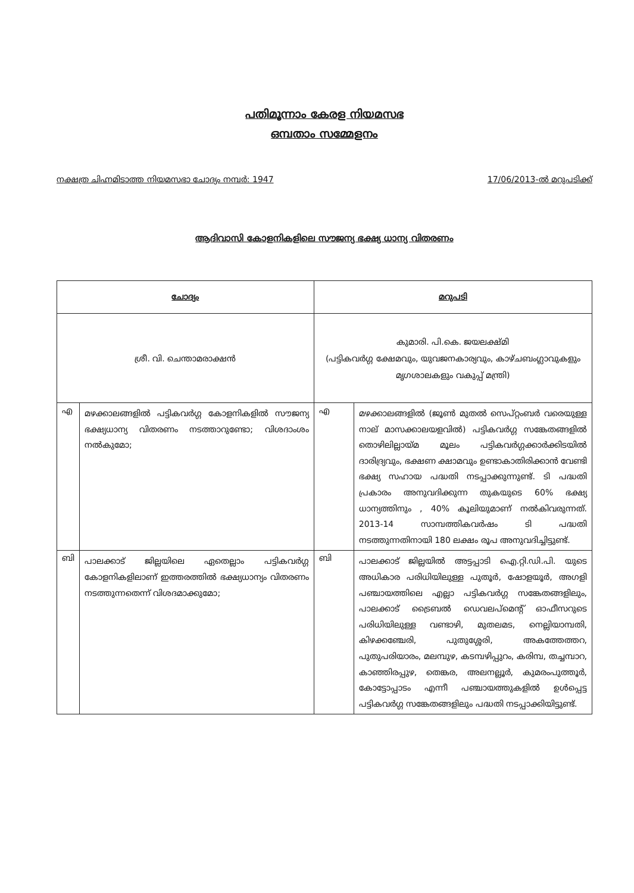പതിമൂന്നാം കേരള നിയമസഭ
ഒമ്പതാം സമ്മേളനം
നക്ഷത്ര ചിഹ്നമിടാത്ത നിയമസഭാ ചോദ്യം നമ്പർ: 1947 17/06/2013-ൽ മറുപടിക്ക്
ആദിവാസി കോളനികളിലെ സൗജന്യ ഭക്ഷ്യ ധാന്യ വിതരണം
| ചോദ്യം | | മറുപടി | |
| --- | --- | --- | --- |
| ശ്രീ. വി. ചെന്താമരാക്ഷൻ | | കുമാരി. പി.കെ. ജയലക്ഷ്മി (പട്ടികവർഗ്ഗ ക്ഷേമവും, യുവജനകാര്യവും, കാഴ്ചബംഗ്ലാവുകളും മൃഗശാലകളും വകുപ്പ് മന്ത്രി) | |
| എ | മഴക്കാലങ്ങളിൽ പട്ടികവർഗ്ഗ കോളനികളിൽ സൗജന്യ ഭക്ഷ്യധാന്യ വിതരണം നടത്താറുണ്ടോ; വിശദാംശം നൽകുമോ; | എ | മഴക്കാലങ്ങളിൽ (ജൂൺ മുതൽ സെപ്റ്റംബർ വരെയുള്ള നാല് മാസക്കാലയളവിൽ) പട്ടികവർഗ്ഗ സങ്കേതങ്ങളിൽ തൊഴിലില്ലായ്മ മൂലം പട്ടികവർഗ്ഗക്കാർക്കിടയിൽ ദാരിദ്ര്യവും, ഭക്ഷണ ക്ഷാമവും ഉണ്ടാകാതിരിക്കാൻ വേണ്ടി ഭക്ഷ്യ സഹായ പദ്ധതി നടപ്പാക്കുന്നുണ്ട്. ടി പദ്ധതി പ്രകാരം അനുവദിക്കുന്ന തുകയുടെ 60% ഭക്ഷ്യ ധാന്യത്തിനും , 40% കൂലിയുമാണ് നൽകിവരുന്നത്. 2013-14 സാമ്പത്തികവർഷം ടി പദ്ധതി നടത്തുന്നതിനായി 180 ലക്ഷം രൂപ അനുവദിച്ചിട്ടുണ്ട്. |
| ബി | പാലക്കാട് ജില്ലയിലെ ഏതെല്ലാം പട്ടികവർഗ്ഗ കോളനികളിലാണ് ഇത്തരത്തിൽ ഭക്ഷ്യധാന്യം വിതരണം നടത്തുന്നതെന്ന് വിശദമാക്കുമോ; | ബി | പാലക്കാട് ജില്ലയിൽ അട്ടപ്പാടി ഐ.റ്റി.ഡി.പി. യുടെ അധികാര പരിധിയിലുള്ള പുതൂർ, ഷോളയൂർ, അഗളി പഞ്ചായത്തിലെ എല്ലാ പട്ടികവർഗ്ഗ സങ്കേതങ്ങളിലും, പാലക്കാട് ട്രൈബൽ ഡെവലപ്മെന്റ് ഓഫീസറുടെ പരിധിയിലുള്ള വണ്ടാഴി, മുതലമട, നെല്ലിയാമ്പതി, കിഴക്കഞ്ചേരി, പുതുശ്ശേരി, അകത്തേത്തറ, പുതുപരിയാരം, മലമ്പുഴ, കടമ്പഴിപ്പുറം, കരിമ്പ, തച്ചമ്പാറ, കാഞ്ഞിരപ്പുഴ, തെങ്കര, അലനല്ലൂർ, കുമരംപുത്തൂർ, കോട്ടോപ്പാടം എന്നീ പഞ്ചായത്തുകളിൽ ഉൾപ്പെട്ട പട്ടികവർഗ്ഗ സങ്കേതങ്ങളിലും പദ്ധതി നടപ്പാക്കിയിട്ടുണ്ട്. |